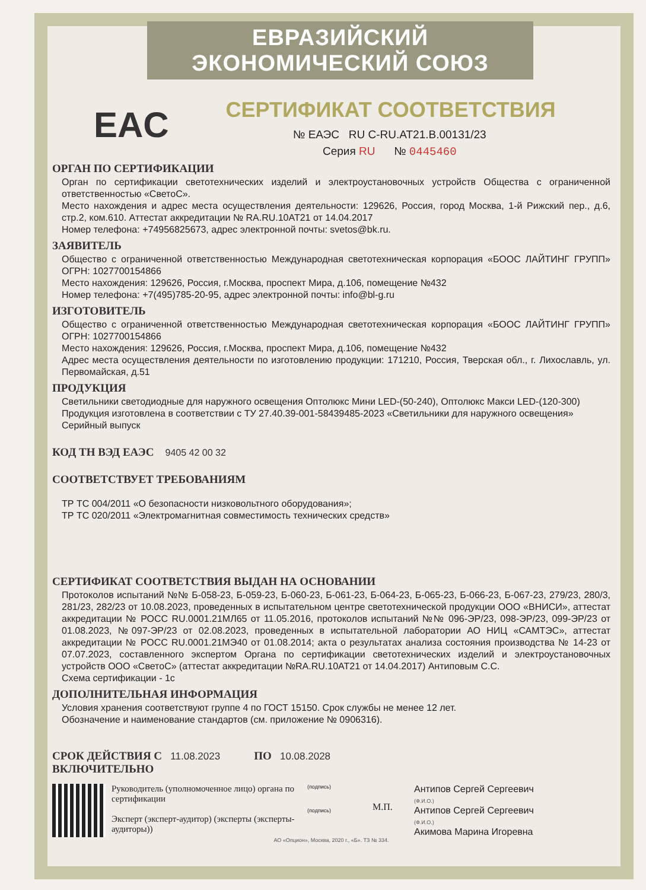ЕВРАЗИЙСКИЙ ЭКОНОМИЧЕСКИЙ СОЮЗ
СЕРТИФИКАТ СООТВЕТСТВИЯ
EAC
№ ЕАЭС RU C-RU.АТ21.В.00131/23
Серия RU № 0445460
ОРГАН ПО СЕРТИФИКАЦИИ
Орган по сертификации светотехнических изделий и электроустановочных устройств Общества с ограниченной ответственностью «СветоС».
Место нахождения и адрес места осуществления деятельности: 129626, Россия, город Москва, 1-й Рижский пер., д.6, стр.2, ком.610. Аттестат аккредитации № RA.RU.10АТ21 от 14.04.2017
Номер телефона: +74956825673, адрес электронной почты: svetos@bk.ru.
ЗАЯВИТЕЛЬ
Общество с ограниченной ответственностью Международная светотехническая корпорация «БООС ЛАЙТИНГ ГРУПП» ОГРН: 1027700154866
Место нахождения: 129626, Россия, г.Москва, проспект Мира, д.106, помещение №432
Номер телефона: +7(495)785-20-95, адрес электронной почты: info@bl-g.ru
ИЗГОТОВИТЕЛЬ
Общество с ограниченной ответственностью Международная светотехническая корпорация «БООС ЛАЙТИНГ ГРУПП» ОГРН: 1027700154866
Место нахождения: 129626, Россия, г.Москва, проспект Мира, д.106, помещение №432
Адрес места осуществления деятельности по изготовлению продукции: 171210, Россия, Тверская обл., г. Лихославль, ул. Первомайская, д.51
ПРОДУКЦИЯ
Светильники светодиодные для наружного освещения Оптолюкс Мини LED-(50-240), Оптолюкс Макси LED-(120-300)
Продукция изготовлена в соответствии с ТУ 27.40.39-001-58439485-2023 «Светильники для наружного освещения»
Серийный выпуск
КОД ТН ВЭД ЕАЭС 9405 42 00 32
СООТВЕТСТВУЕТ ТРЕБОВАНИЯМ
ТР ТС 004/2011 «О безопасности низковольтного оборудования»;
ТР ТС 020/2011 «Электромагнитная совместимость технических средств»
СЕРТИФИКАТ СООТВЕТСТВИЯ ВЫДАН НА ОСНОВАНИИ
Протоколов испытаний №№ Б-058-23, Б-059-23, Б-060-23, Б-061-23, Б-064-23, Б-065-23, Б-066-23, Б-067-23, 279/23, 280/3, 281/23, 282/23 от 10.08.2023, проведенных в испытательном центре светотехнической продукции ООО «ВНИСИ», аттестат аккредитации № РОСС RU.0001.21МЛ65 от 11.05.2016, протоколов испытаний №№ 096-ЭР/23, 098-ЭР/23, 099-ЭР/23 от 01.08.2023, №097-ЭР/23 от 02.08.2023, проведенных в испытательной лаборатории АО НИЦ «САМТЭС», аттестат аккредитации № РОСС RU.0001.21МЭ40 от 01.08.2014; акта о результатах анализа состояния производства № 14-23 от 07.07.2023, составленного экспертом Органа по сертификации светотехнических изделий и электроустановочных устройств ООО «СветоС» (аттестат аккредитации №RA.RU.10АТ21 от 14.04.2017) Антиповым С.С.
Схема сертификации - 1с
ДОПОЛНИТЕЛЬНАЯ ИНФОРМАЦИЯ
Условия хранения соответствуют группе 4 по ГОСТ 15150. Срок службы не менее 12 лет.
Обозначение и наименование стандартов (см. приложение № 0906316).
СРОК ДЕЙСТВИЯ С 11.08.2023 ПО 10.08.2028
ВКЛЮЧИТЕЛЬНО
Руководитель (уполномоченное лицо) органа по сертификации
Эксперт (эксперт-аудитор) (эксперты (эксперты-аудиторы))
(подпись)
(подпись)
М.П.
Антипов Сергей Сергеевич
(Ф.И.О.)
Антипов Сергей Сергеевич
(Ф.И.О.)
Акимова Марина Игоревна
АО «Опцион», Москва, 2020 г., «Б». ТЗ № 334.